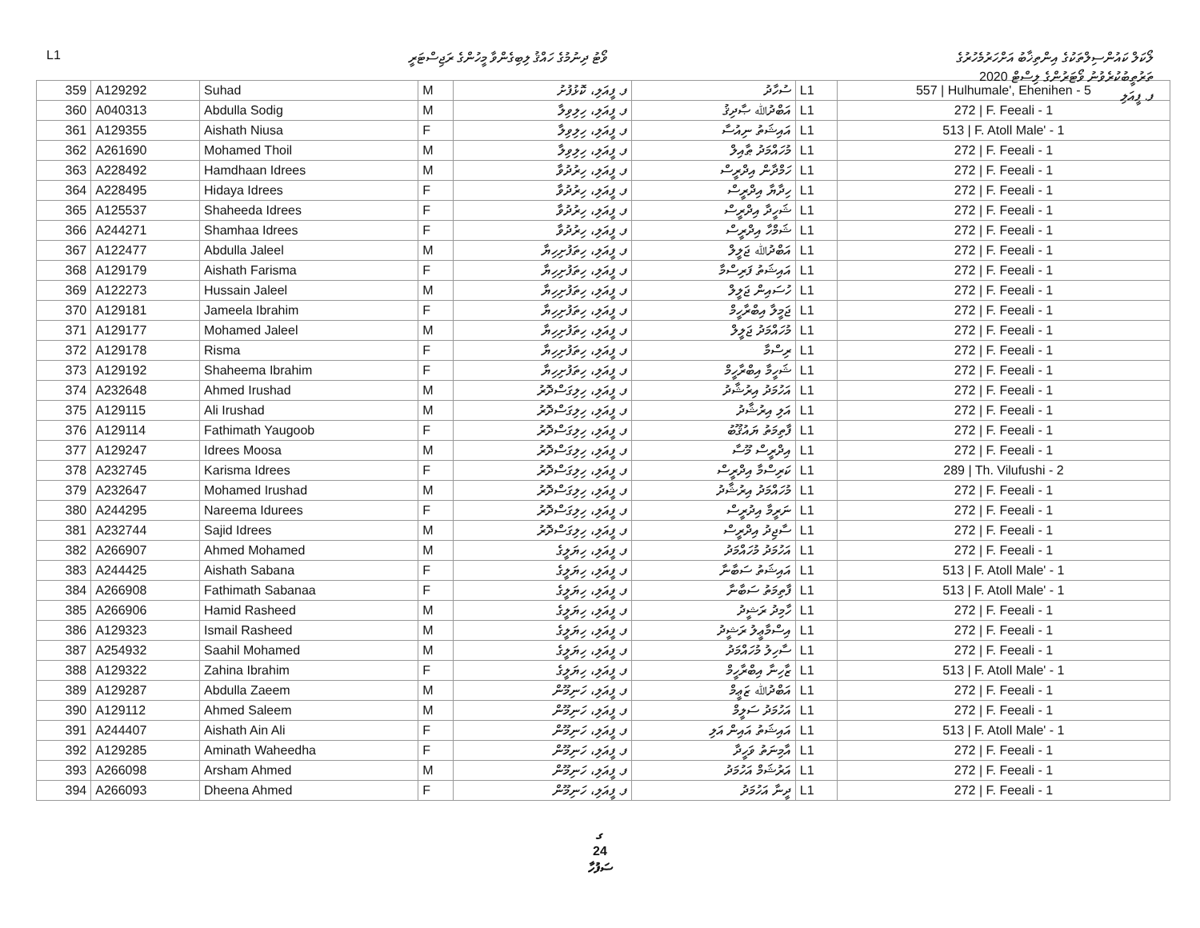L1 ވޯޓު ދިނުމުގެ ހައްޤު ލިބިގެންވާ މީހުންގެ ރަޖިސްޓަރީ
ލޯކަލް ކައުންސިލްތަކުގެ އިންތިޚާބު އަށްހަރުމެހުރުގެ
ތަރުތީބުކުރެވުނު ވޯޓަރުންގެ ލިސްޓް 2020
ފ. ފީއަލި
| 359 | A129292 | Suhad | M | ފ. ފީއަލި، ކޮޅުފުށު | ސުހާދު | L1 | 557 / Hulhumale', Ehenihen - 5 |
| 360 | A040313 | Abdulla Sodig | M | ފ. ފީއަލި، ހިލިވިލާ | އަބްދުﷲ ޞާދިޤު | L1 | 272 / F. Feeali - 1 |
| 361 | A129355 | Aishath Niusa | F | ފ. ފީއަލި، ހިލިވިލާ | އައިޝަތު ނިއުސާ | L1 | 513 / F. Atoll Male' - 1 |
| 362 | A261690 | Mohamed Thoil | M | ފ. ފީއަލި، ހިލިވިލާ | މުހައްމަދު ޠާއިލް | L1 | 272 / F. Feeali - 1 |
| 363 | A228492 | Hamdhaan Idrees | M | ފ. ފީއަލި، ހިރުދުވާ | ހަމްދާން އިދްރީސް | L1 | 272 / F. Feeali - 1 |
| 364 | A228495 | Hidaya Idrees | F | ފ. ފީއަލި، ހިރުދުވާ | ހިދާޔާ އިދްރީސް | L1 | 272 / F. Feeali - 1 |
| 365 | A125537 | Shaheeda Idrees | F | ފ. ފީއަލި، ހިރުދުވާ | ޝަހީދާ އިދްރީސް | L1 | 272 / F. Feeali - 1 |
| 366 | A244271 | Shamhaa Idrees | F | ފ. ފީއަލި، ހިރުދުވާ | ޝަމްހާ އިދްރީސް | L1 | 272 / F. Feeali - 1 |
| 367 | A122477 | Abdulla Jaleel | M | ފ. ފީއަލި، ހިތަފުށިހިޔާ | އަބްދުﷲ ޖަލީލް | L1 | 272 / F. Feeali - 1 |
| 368 | A129179 | Aishath Farisma | F | ފ. ފީއަލި، ހިތަފުށިހިޔާ | އައިޝަތު ފަރިސްމާ | L1 | 272 / F. Feeali - 1 |
| 369 | A122273 | Hussain Jaleel | M | ފ. ފީއަލި، ހިތަފުށިހިޔާ | ހުސައިން ޖަލީލް | L1 | 272 / F. Feeali - 1 |
| 370 | A129181 | Jameela Ibrahim | F | ފ. ފީއަލި، ހިތަފުށިހިޔާ | ޖަމީލާ އިބްރާހީމް | L1 | 272 / F. Feeali - 1 |
| 371 | A129177 | Mohamed Jaleel | M | ފ. ފީއަލި، ހިތަފުށިހިޔާ | މުހައްމަދު ޖަލީލް | L1 | 272 / F. Feeali - 1 |
| 372 | A129178 | Risma | F | ފ. ފީއަލި، ހިތަފުށިހިޔާ | ރިސްމާ | L1 | 272 / F. Feeali - 1 |
| 373 | A129192 | Shaheema Ibrahim | F | ފ. ފީއަލި، ހިތަފުށިހިޔާ | ޝަހީމާ އިބްރާހީމް | L1 | 272 / F. Feeali - 1 |
| 374 | A232648 | Ahmed Irushad | M | ފ. ފީއަލި، ހިލިގަސްދޮރު | އަހުމަދު އިރުޝާދު | L1 | 272 / F. Feeali - 1 |
| 375 | A129115 | Ali Irushad | M | ފ. ފީއަލި، ހިލިގަސްދޮރު | އަލި އިރުޝާދު | L1 | 272 / F. Feeali - 1 |
| 376 | A129114 | Fathimath Yaugoob | F | ފ. ފީއަލި، ހިލިގަސްދޮރު | ފާތިމަތު ޔައުޤޫބު | L1 | 272 / F. Feeali - 1 |
| 377 | A129247 | Idrees Moosa | M | ފ. ފީއަލި، ހިލިގަސްދޮރު | އިދްރީސް މޫސާ | L1 | 272 / F. Feeali - 1 |
| 378 | A232745 | Karisma Idrees | F | ފ. ފީއަލި، ހިލިގަސްދޮރު | ކަރިސްމާ އިދްރީސް | L1 | 289 / Th. Vilufushi - 2 |
| 379 | A232647 | Mohamed Irushad | M | ފ. ފީއަލި، ހިލިގަސްދޮރު | މުހައްމަދު އިރުޝާދު | L1 | 272 / F. Feeali - 1 |
| 380 | A244295 | Nareema Idurees | F | ފ. ފީއަލި، ހިލިގަސްދޮރު | ނަރީމާ އިދުރީސް | L1 | 272 / F. Feeali - 1 |
| 381 | A232744 | Sajid Idrees | M | ފ. ފީއަލި، ހިލިގަސްދޮރު | ސާޖިދު އިދްރީސް | L1 | 272 / F. Feeali - 1 |
| 382 | A266907 | Ahmed Mohamed | M | ފ. ފީއަލި، ހިޔަލީގެ | އަހުމަދު މުހައްމަދު | L1 | 272 / F. Feeali - 1 |
| 383 | A244425 | Aishath Sabana | F | ފ. ފީއަލި، ހިޔަލީގެ | އައިޝަތު ސަބާނާ | L1 | 513 / F. Atoll Male' - 1 |
| 384 | A266908 | Fathimath Sabanaa | F | ފ. ފީއަލި، ހިޔަލީގެ | ފާތިމަތު ސަބާނާ | L1 | 513 / F. Atoll Male' - 1 |
| 385 | A266906 | Hamid Rasheed | M | ފ. ފީއަލި، ހިޔަލީގެ | ހާމިދު ރަޝީދު | L1 | 272 / F. Feeali - 1 |
| 386 | A129323 | Ismail Rasheed | M | ފ. ފީއަލި، ހިޔަލީގެ | އިސްމާޢީލު ރަޝީދު | L1 | 272 / F. Feeali - 1 |
| 387 | A254932 | Saahil Mohamed | M | ފ. ފީއަލި، ހިޔަލީގެ | ސާހިލު މުހައްމަދު | L1 | 272 / F. Feeali - 1 |
| 388 | A129322 | Zahina Ibrahim | F | ފ. ފީއަލި، ހިޔަލީގެ | ޒާހިނާ އިބްރާހީމް | L1 | 513 / F. Atoll Male' - 1 |
| 389 | A129287 | Abdulla Zaeem | M | ފ. ފީއަލި، ހަނިމޫން | އަބްދުﷲ ޒަޢީމް | L1 | 272 / F. Feeali - 1 |
| 390 | A129112 | Ahmed Saleem | M | ފ. ފީއަލި، ހަނިމޫން | އަހުމަދު ސަލީމް | L1 | 272 / F. Feeali - 1 |
| 391 | A244407 | Aishath Ain Ali | F | ފ. ފީއަލި، ހަނިމޫން | އައިޝަތު އައިން އަލި | L1 | 513 / F. Atoll Male' - 1 |
| 392 | A129285 | Aminath Waheedha | F | ފ. ފީއަލި، ހަނިމޫން | އާމިނަތު ވަހީދާ | L1 | 272 / F. Feeali - 1 |
| 393 | A266098 | Arsham Ahmed | M | ފ. ފީއަލި، ހަނިމޫން | އަރުޝަމް އަހުމަދު | L1 | 272 / F. Feeali - 1 |
| 394 | A266093 | Dheena Ahmed | F | ފ. ފީއަލި، ހަނިމޫން | ދީނާ އަހުމަދު | L1 | 272 / F. Feeali - 1 |
ގ
24
ސަފުހާ